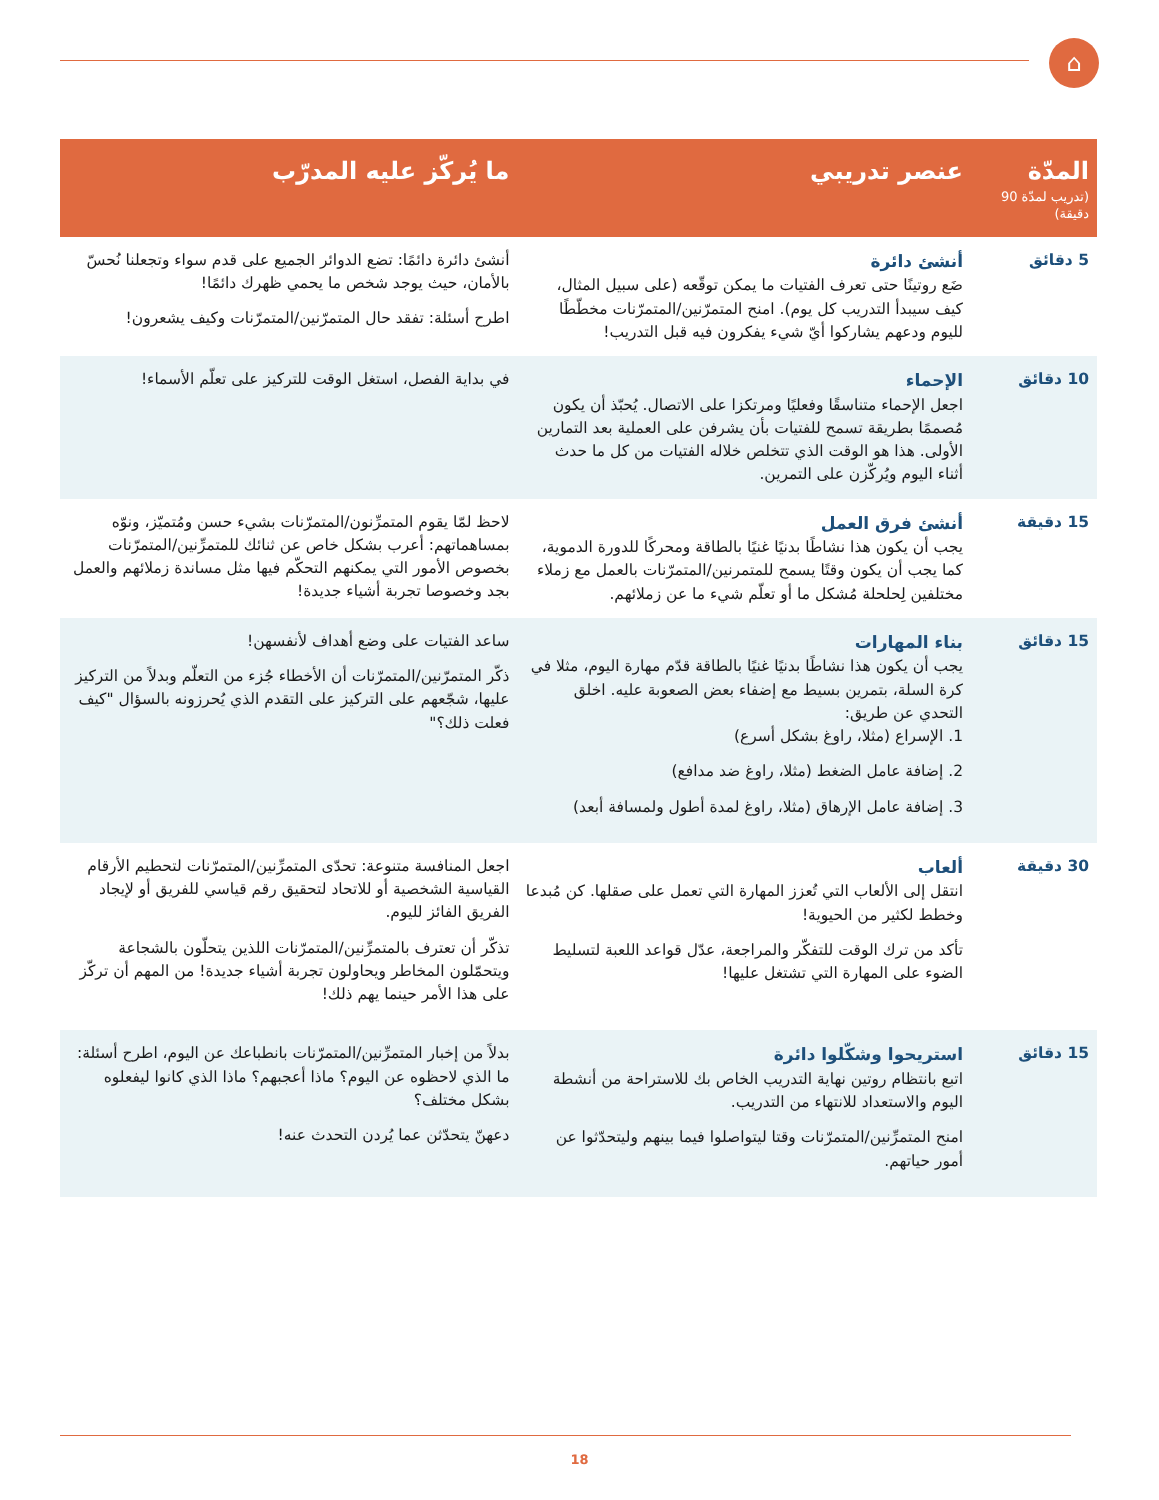⌂
| المدّة (تدريب لمدّة 90 دقيقة) | عنصر تدريبي | ما يُركّز عليه المدرّب |
| --- | --- | --- |
| 5 دقائق | أنشئ دائرة ضَع روتينًا حتى تعرف الفتيات ما يمكن توقّعه (على سبيل المثال، كيف سيبدأ التدريب كل يوم). امنح المتمرّنين/المتمرّنات مخطّطًا لليوم ودعهم يشاركوا أيّ شيء يفكرون فيه قبل التدريب! | أنشئ دائرة دائمًا: تضع الدوائر الجميع على قدم سواء وتجعلنا نُحسّ بالأمان، حيث يوجد شخص ما يحمي ظهرك دائمًا! اطرح أسئلة: تفقد حال المتمرّنين/المتمرّنات وكيف يشعرون! |
| 10 دقائق | الإحماء اجعل الإحماء متناسقًا وفعليًا ومرتكزا على الاتصال. يُحبّذ أن يكون مُصممًا بطريقة تسمح للفتيات بأن يشرفن على العملية بعد التمارين الأولى. هذا هو الوقت الذي تتخلص خلاله الفتيات من كل ما حدث أثناء اليوم ويُركّزن على التمرين. | في بداية الفصل، استغل الوقت للتركيز على تعلّم الأسماء! |
| 15 دقيقة | أنشئ فرق العمل يجب أن يكون هذا نشاطًا بدنيًا غنيًا بالطاقة ومحركًا للدورة الدموية، كما يجب أن يكون وقتًا يسمح للمتمرنين/المتمرّنات بالعمل مع زملاء مختلفين لِحلحلة مُشكل ما أو تعلّم شيء ما عن زملائهم. | لاحظ لمّا يقوم المتمرِّنون/المتمرّنات بشيء حسن ومُتميّز، ونوّه بمساهماتهم: أعرب بشكل خاص عن ثنائك للمتمرِّنين/المتمرّنات بخصوص الأمور التي يمكنهم التحكّم فيها مثل مساندة زملائهم والعمل بجد وخصوصا تجربة أشياء جديدة! |
| 15 دقائق | بناء المهارات يجب أن يكون هذا نشاطًا بدنيًا غنيًا بالطاقة قدّم مهارة اليوم، مثلا في كرة السلة، بتمرين بسيط مع إضفاء بعض الصعوبة عليه. اخلق التحدي عن طريق: 1. الإسراع (مثلا، راوغ بشكل أسرع) 2. إضافة عامل الضغط (مثلا، راوغ ضد مدافع) 3. إضافة عامل الإرهاق (مثلا، راوغ لمدة أطول ولمسافة أبعد) | ساعد الفتيات على وضع أهداف لأنفسهن! ذكّر المتمرّنين/المتمرّنات أن الأخطاء جُزء من التعلّم وبدلاً من التركيز عليها، شجّعهم على التركيز على التقدم الذي يُحرزونه بالسؤال "كيف فعلت ذلك؟" |
| 30 دقيقة | ألعاب انتقل إلى الألعاب التي تُعزز المهارة التي تعمل على صقلها. كن مُبدعا وخطط لكثير من الحيوية! تأكد من ترك الوقت للتفكّر والمراجعة، عدّل قواعد اللعبة لتسليط الضوء على المهارة التي تشتغل عليها! | اجعل المنافسة متنوعة: تحدّى المتمرِّنين/المتمرّنات لتحطيم الأرقام القياسية الشخصية أو للاتحاد لتحقيق رقم قياسي للفريق أو لإيجاد الفريق الفائز لليوم. تذكّر أن تعترف بالمتمرِّنين/المتمرّنات اللذين يتحلّون بالشجاعة ويتحمّلون المخاطر ويحاولون تجربة أشياء جديدة! من المهم أن تركّز على هذا الأمر حينما يهم ذلك! |
| 15 دقائق | استريحوا وشكّلوا دائرة اتبع بانتظام روتين نهاية التدريب الخاص بك للاستراحة من أنشطة اليوم والاستعداد للانتهاء من التدريب. امنح المتمرِّنين/المتمرّنات وقتا ليتواصلوا فيما بينهم وليتحدّثوا عن أمور حياتهم. | بدلاً من إخبار المتمرِّنين/المتمرّنات بانطباعك عن اليوم، اطرح أسئلة: ما الذي لاحظوه عن اليوم؟ ماذا أعجبهم؟ ماذا الذي كانوا ليفعلوه بشكل مختلف؟ دعهنّ يتحدّثن عما يُردن التحدث عنه! |
18